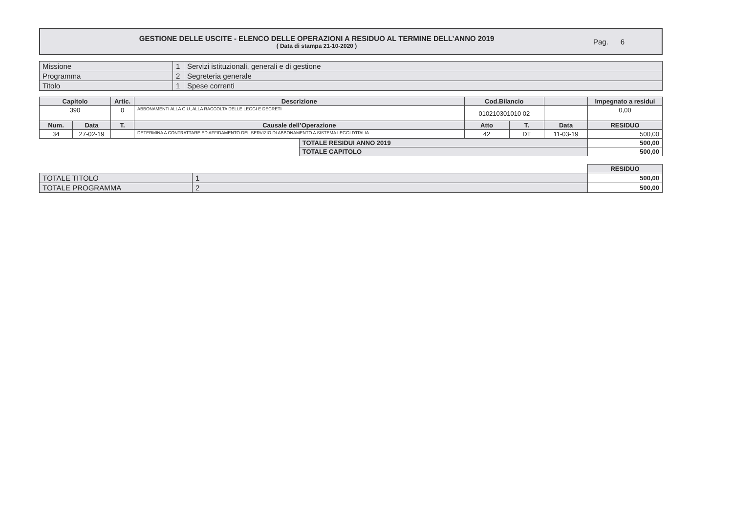GESTIONE DELLE USCITE - ELENCO DELLE OPERAZIONI A RESIDUO AL TERMINE DELL’ANNO 2019
( Data di stampa 21-10-2020 )
Pag. 6
| Missione | 1 | Servizi istituzionali, generali e di gestione |
| Programma | 2 | Segreteria generale |
| Titolo | 1 | Spese correnti |
| Capitolo | | Artic. | Descrizione | | Cod.Bilancio | | | Impegnato a residui |
| --- | --- | --- | --- | --- | --- | --- | --- | --- |
| 390 | | 0 | ABBONAMENTI ALLA G.U.,ALLA RACCOLTA DELLE LEGGI E DECRETI | | 010210301010 02 | | | 0,00 |
| Num. | Data | T. | Causale dell’Operazione | | Atto | T. | Data | RESIDUO |
| 34 | 27-02-19 | | DETERMINA A CONTRATTARE ED AFFIDAMENTO DEL SERVIZIO DI ABBONAMENTO A SISTEMA LEGGI D'ITALIA | | 42 | DT | 11-03-19 | 500,00 |
| | | | | TOTALE RESIDUI ANNO 2019 | | | | 500,00 |
| | | | | TOTALE CAPITOLO | | | | 500,00 |
| | | RESIDUO |
| TOTALE TITOLO | 1 | 500,00 |
| TOTALE PROGRAMMA | 2 | 500,00 |